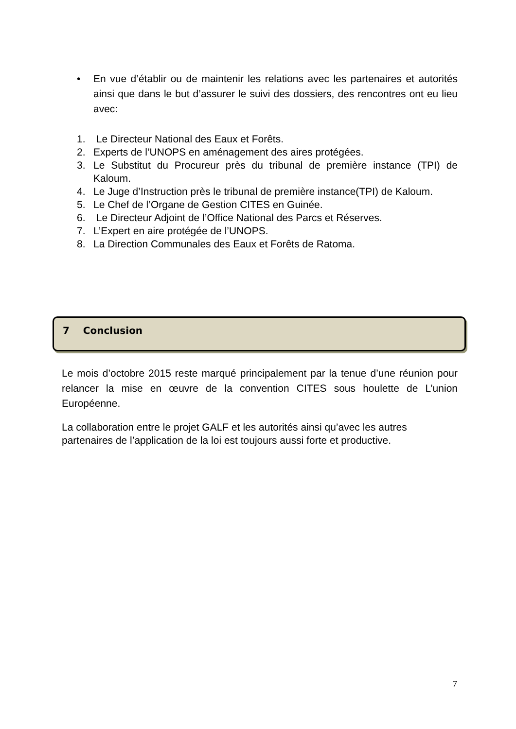• En vue d’établir ou de maintenir les relations avec les partenaires et autorités ainsi que dans le but d’assurer le suivi des dossiers, des rencontres ont eu lieu avec:
1. Le Directeur National des Eaux et Forêts.
2. Experts de l’UNOPS en aménagement des aires protégées.
3. Le Substitut du Procureur près du tribunal de première instance (TPI) de Kaloum.
4. Le Juge d’Instruction près le tribunal de première instance(TPI) de Kaloum.
5. Le Chef de l’Organe de Gestion CITES en Guinée.
6. Le Directeur Adjoint de l’Office National des Parcs et Réserves.
7. L’Expert en aire protégée de l’UNOPS.
8. La Direction Communales des Eaux et Forêts de Ratoma.
7 Conclusion
Le mois d’octobre 2015 reste marqué principalement par la tenue d’une réunion pour relancer la mise en œuvre de la convention CITES sous houlette de L’union Européenne.
La collaboration entre le projet GALF et les autorités ainsi qu’avec les autres partenaires de l’application de la loi est toujours aussi forte et productive.
7